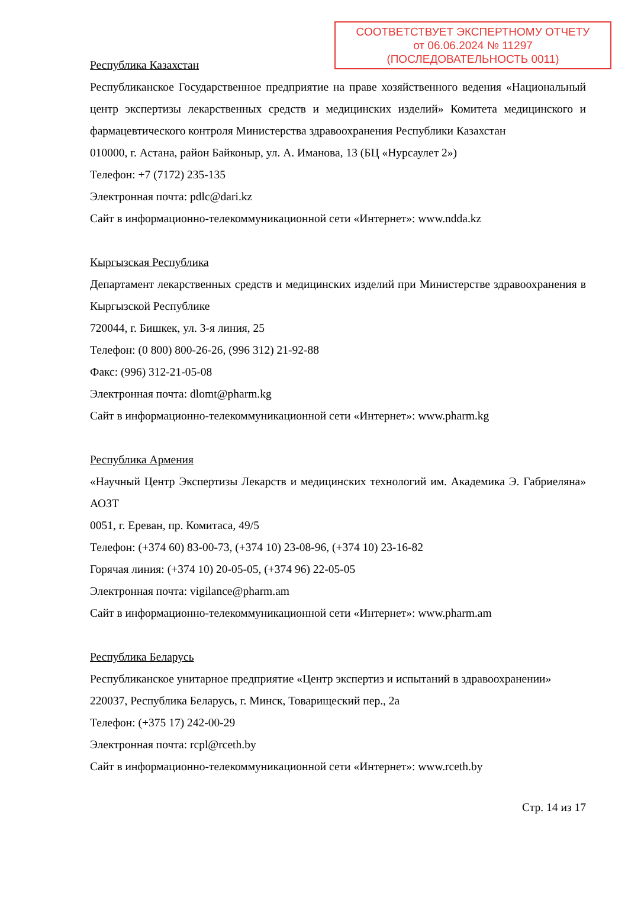СООТВЕТСТВУЕТ ЭКСПЕРТНОМУ ОТЧЕТУ
от 06.06.2024 № 11297
(ПОСЛЕДОВАТЕЛЬНОСТЬ 0011)
Республика Казахстан
Республиканское Государственное предприятие на праве хозяйственного ведения «Национальный центр экспертизы лекарственных средств и медицинских изделий» Комитета медицинского и фармацевтического контроля Министерства здравоохранения Республики Казахстан
010000, г. Астана, район Байконыр, ул. А. Иманова, 13 (БЦ «Нурсаулет 2»)
Телефон: +7 (7172) 235-135
Электронная почта: pdlc@dari.kz
Сайт в информационно-телекоммуникационной сети «Интернет»: www.ndda.kz
Кыргызская Республика
Департамент лекарственных средств и медицинских изделий при Министерстве здравоохранения в Кыргызской Республике
720044, г. Бишкек, ул. 3-я линия, 25
Телефон: (0 800) 800-26-26, (996 312) 21-92-88
Факс: (996) 312-21-05-08
Электронная почта: dlomt@pharm.kg
Сайт в информационно-телекоммуникационной сети «Интернет»: www.pharm.kg
Республика Армения
«Научный Центр Экспертизы Лекарств и медицинских технологий им. Академика Э. Габриеляна» АОЗТ
0051, г. Ереван, пр. Комитаса, 49/5
Телефон: (+374 60) 83-00-73, (+374 10) 23-08-96, (+374 10) 23-16-82
Горячая линия: (+374 10) 20-05-05, (+374 96) 22-05-05
Электронная почта: vigilance@pharm.am
Сайт в информационно-телекоммуникационной сети «Интернет»: www.pharm.am
Республика Беларусь
Республиканское унитарное предприятие «Центр экспертиз и испытаний в здравоохранении»
220037, Республика Беларусь, г. Минск, Товарищеский пер., 2а
Телефон: (+375 17) 242-00-29
Электронная почта: rcpl@rceth.by
Сайт в информационно-телекоммуникационной сети «Интернет»: www.rceth.by
Стр. 14 из 17